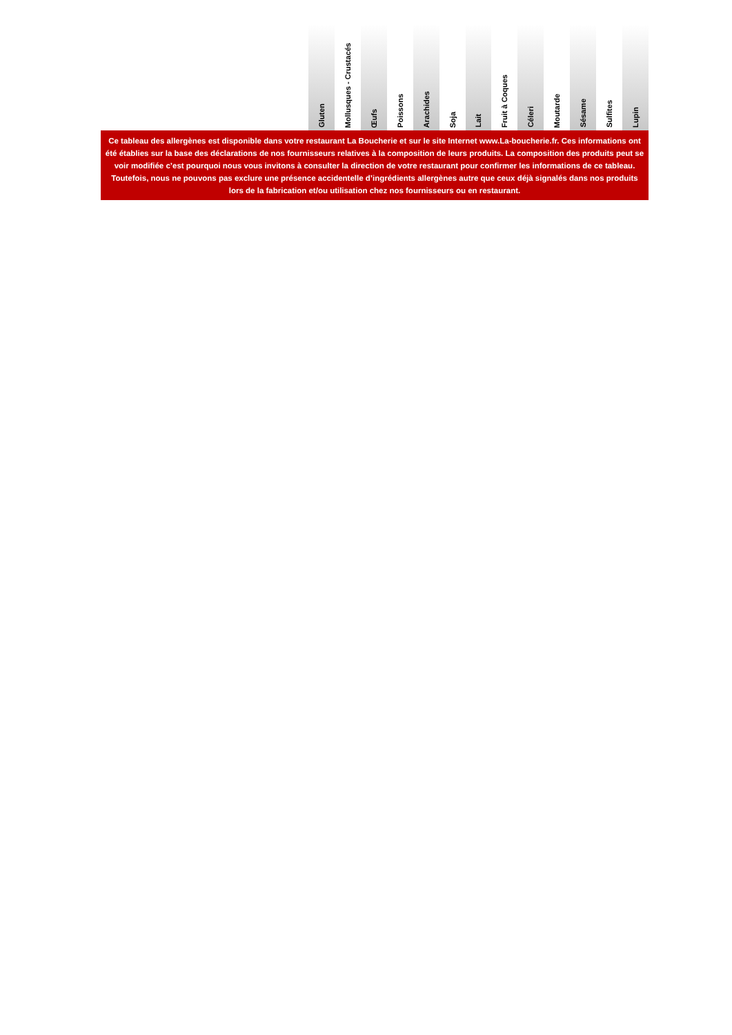| Gluten | Mollusques - Crustacés | Œufs | Poissons | Arachides | Soja | Lait | Fruit à Coques | Céleri | Moutarde | Sésame | Sulfites | Lupin |
| --- | --- | --- | --- | --- | --- | --- | --- | --- | --- | --- | --- | --- |
Ce tableau des allergènes est disponible dans votre restaurant La Boucherie et sur le site Internet www.La-boucherie.fr. Ces informations ont été établies sur la base des déclarations de nos fournisseurs relatives à la composition de leurs produits. La composition des produits peut se voir modifiée c’est pourquoi nous vous invitons à consulter la direction de votre restaurant pour confirmer les informations de ce tableau.
Toutefois, nous ne pouvons pas exclure une présence accidentelle d’ingrédients allergènes autre que ceux déjà signalés dans nos produits lors de la fabrication et/ou utilisation chez nos fournisseurs ou en restaurant.